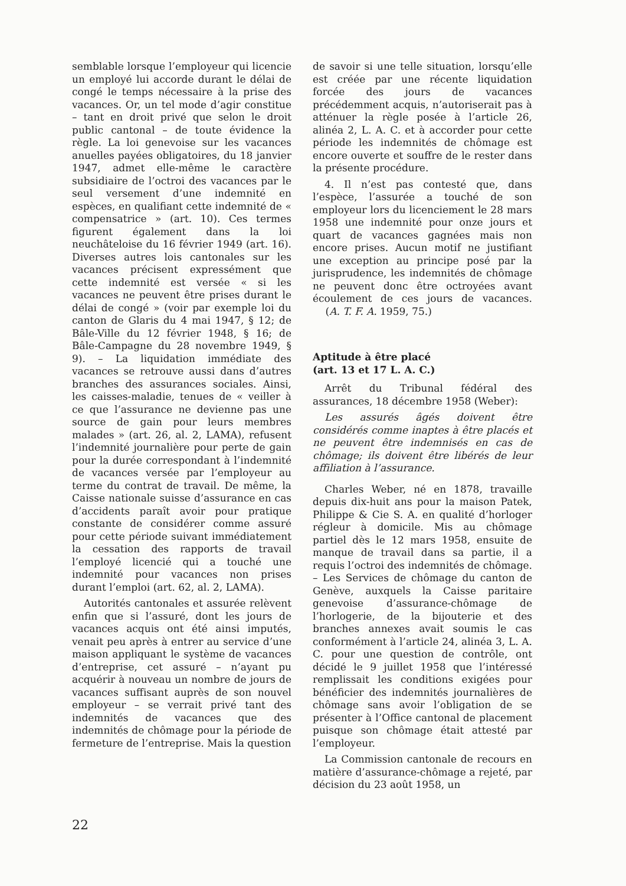semblable lorsque l’employeur qui licencie un employé lui accorde durant le délai de congé le temps nécessaire à la prise des vacances. Or, un tel mode d’agir constitue – tant en droit privé que selon le droit public cantonal – de toute évidence la règle. La loi genevoise sur les vacances anuelles payées obligatoires, du 18 janvier 1947, admet elle-même le caractère subsidiaire de l’octroi des vacances par le seul versement d’une indemnité en espèces, en qualifiant cette indemnité de « compensatrice » (art. 10). Ces termes figurent également dans la loi neuchâteloise du 16 février 1949 (art. 16). Diverses autres lois cantonales sur les vacances précisent expressément que cette indemnité est versée « si les vacances ne peuvent être prises durant le délai de congé » (voir par exemple loi du canton de Glaris du 4 mai 1947, § 12; de Bâle-Ville du 12 février 1948, § 16; de Bâle-Campagne du 28 novembre 1949, § 9). – La liquidation immédiate des vacances se retrouve aussi dans d’autres branches des assurances sociales. Ainsi, les caisses-maladie, tenues de « veiller à ce que l’assurance ne devienne pas une source de gain pour leurs membres malades » (art. 26, al. 2, LAMA), refusent l’indemnité journalière pour perte de gain pour la durée correspondant à l’indemnité de vacances versée par l’employeur au terme du contrat de travail. De même, la Caisse nationale suisse d’assurance en cas d’accidents paraît avoir pour pratique constante de considérer comme assuré pour cette période suivant immédiatement la cessation des rapports de travail l’employé licencié qui a touché une indemnité pour vacances non prises durant l’emploi (art. 62, al. 2, LAMA).
Autorités cantonales et assurée relèvent enfin que si l’assuré, dont les jours de vacances acquis ont été ainsi imputés, venait peu après à entrer au service d’une maison appliquant le système de vacances d’entreprise, cet assuré – n’ayant pu acquérir à nouveau un nombre de jours de vacances suffisant auprès de son nouvel employeur – se verrait privé tant des indemnités de vacances que des indemnités de chômage pour la période de fermeture de l’entreprise. Mais la question
de savoir si une telle situation, lorsqu’elle est créée par une récente liquidation forcée des jours de vacances précédemment acquis, n’autoriserait pas à atténuer la règle posée à l’article 26, alinéa 2, L. A. C. et à accorder pour cette période les indemnités de chômage est encore ouverte et souffre de le rester dans la présente procédure.
4. Il n’est pas contesté que, dans l’espèce, l’assurée a touché de son employeur lors du licenciement le 28 mars 1958 une indemnité pour onze jours et quart de vacances gagnées mais non encore prises. Aucun motif ne justifiant une exception au principe posé par la jurisprudence, les indemnités de chômage ne peuvent donc être octroyées avant écoulement de ces jours de vacances. (A. T. F. A. 1959, 75.)
Aptitude à être placé
(art. 13 et 17 L. A. C.)
Arrêt du Tribunal fédéral des assurances, 18 décembre 1958 (Weber):
Les assurés âgés doivent être considérés comme inaptes à être placés et ne peuvent être indemnisés en cas de chômage; ils doivent être libérés de leur affiliation à l’assurance.
Charles Weber, né en 1878, travaille depuis dix-huit ans pour la maison Patek, Philippe & Cie S. A. en qualité d’horloger régleur à domicile. Mis au chômage partiel dès le 12 mars 1958, ensuite de manque de travail dans sa partie, il a requis l’octroi des indemnités de chômage. – Les Services de chômage du canton de Genève, auxquels la Caisse paritaire genevoise d’assurance-chômage de l’horlogerie, de la bijouterie et des branches annexes avait soumis le cas conformément à l’article 24, alinéa 3, L. A. C. pour une question de contrôle, ont décidé le 9 juillet 1958 que l’intéressé remplissait les conditions exigées pour bénéficier des indemnités journalières de chômage sans avoir l’obligation de se présenter à l’Office cantonal de placement puisque son chômage était attesté par l’employeur.
La Commission cantonale de recours en matière d’assurance-chômage a rejeté, par décision du 23 août 1958, un
22